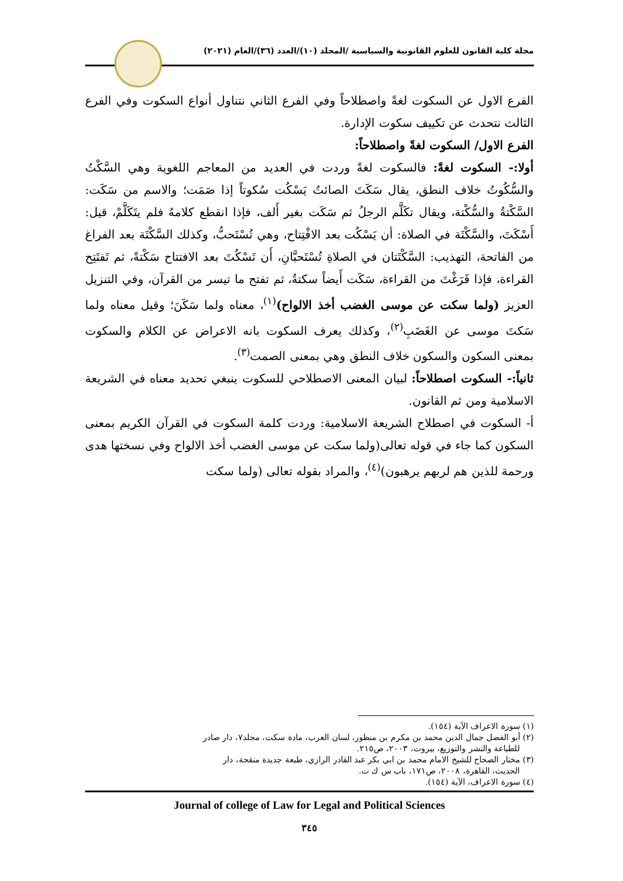مجلة كلية القانون للعلوم القانونية والسياسية /المجلد (١٠)/العدد (٣٦)/العام (٢٠٢١)
الفرع الاول عن السكوت لغةً واصطلاحاً وفي الفرع الثاني نتناول أنواع السكوت وفي الفرع الثالث نتحدث عن تكييف سكوت الإدارة.
الفرع الاول/ السكوت لغةً واصطلاحاً:
أولا:- السكوت لغةً: فالسكوت لغةً وردت في العديد من المعاجم اللغوية وهي السَّكْتُ والسُّكُوتُ خلاف النطق، يقال سَكَتَ الصائتُ يَسْكُت سُكوتاً إذا صَمَت؛ والاسم من سَكَت: السَّكْتةُ والسُّكْتة، ويقال تكَلَّم الرجلُ ثم سَكَت بغير أَلف، فإذا انقطع كلامهُ فلم يتَكَلَّمْ، قيل: أَسْكَتَ، والسَّكْتَة في الصلاة: أن يَسْكُت بعد الافْتِتاح، وهي تُسْتَحبُّ، وكذلك السَّكْتَة بعد الفراغ من الفاتحة، التهذيب: السَّكْتَتان في الصلاةِ تُسْتَحبَّانِ، أَن تَسْكُتَ بعد الافتتاح سَكْتةً، ثم تَفتَتِح القراءة، فإذا فَرَغْتَ من القراءة، سَكَت أَيضاً سكتةُ، ثم تفتح ما تيسر من القرآن، وفي التنزيل العزيز (ولما سكت عن موسى الغضب أخذ الالواح)<sup>(١)</sup>، معناه ولما سَكَنَ؛ وقيل معناه ولما سَكتَ موسى عن الغَضَبِ<sup>(٢)</sup>، وكذلك يعرف السكوت بانه الاعراض عن الكلام والسكوت بمعنى السكون والسكون خلاف النطق وهي بمعنى الصمت<sup>(٣)</sup>.
ثانياً:- السكوت اصطلاحاً: لبيان المعنى الاصطلاحي للسكوت ينبغي تحديد معناه في الشريعة الاسلامية ومن ثم القانون.
أ- السكوت في اصطلاح الشريعة الاسلامية: وردت كلمة السكوت في القرآن الكريم بمعنى السكون كما جاء في قوله تعالى(ولما سكت عن موسى الغضب أخذ الالواح وفي نسختها هدى ورحمة للذين هم لربهم يرهبون)<sup>(٤)</sup>، والمراد بقوله تعالى (ولما سكت
(١) سورة الاعراف الآية (١٥٤).
(٢) أبو الفضل جمال الدين محمد بن مكرم بن منظور، لسان العرب، مادة سكت، مجلد٧، دار صادر
للطباعة والنشر والتوزيع، بيروت، ٢٠٠٣، ص٢١٥.
(٣) مختار الصحاح للشيخ الامام محمد بن ابي بكر عبد القادر الرازي، طبعة جديدة منقحة، دار
الحديث، القاهرة، ٢٠٠٨، ص١٧١، باب س ك ت.
(٤) سورة الاعراف، الآية (١٥٤).
Journal of college of Law for Legal and Political Sciences
٣٤٥